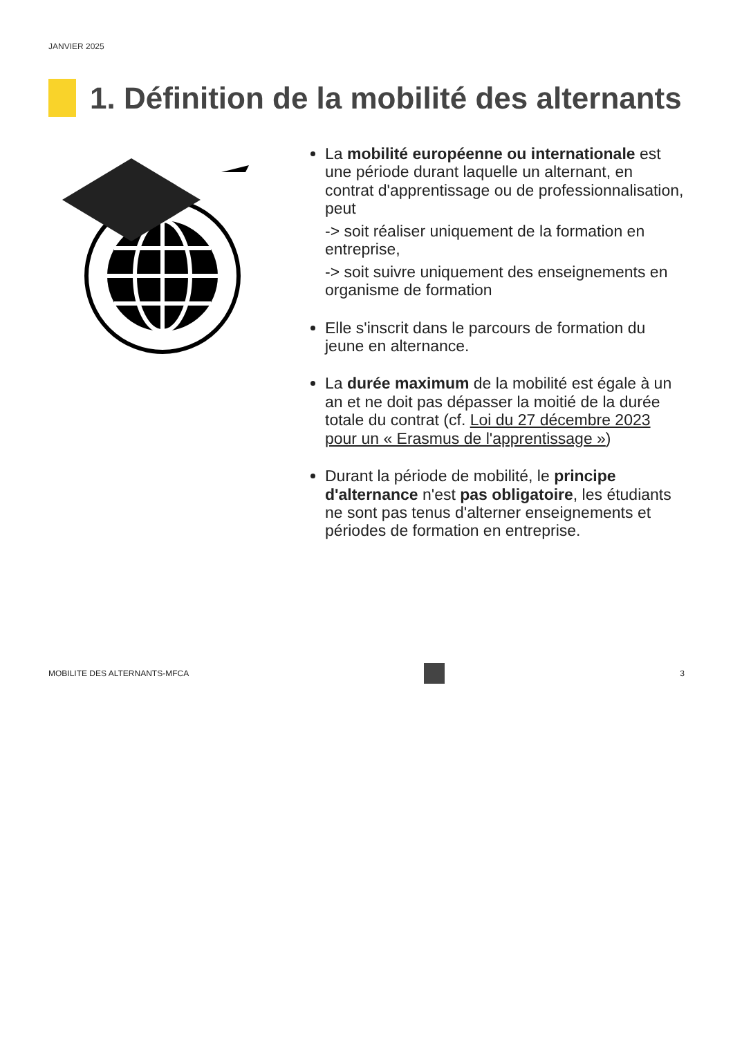JANVIER 2025
1. Définition de la mobilité des alternants
La mobilité européenne ou internationale est une période durant laquelle un alternant, en contrat d'apprentissage ou de professionnalisation, peut
-> soit réaliser uniquement de la formation en entreprise,
-> soit suivre uniquement des enseignements en organisme de formation
Elle s'inscrit dans le parcours de formation du jeune en alternance.
La durée maximum de la mobilité est égale à un an et ne doit pas dépasser la moitié de la durée totale du contrat (cf. Loi du 27 décembre 2023 pour un « Erasmus de l'apprentissage »)
Durant la période de mobilité, le principe d'alternance n'est pas obligatoire, les étudiants ne sont pas tenus d'alterner enseignements et périodes de formation en entreprise.
MOBILITE DES ALTERNANTS-MFCA 3